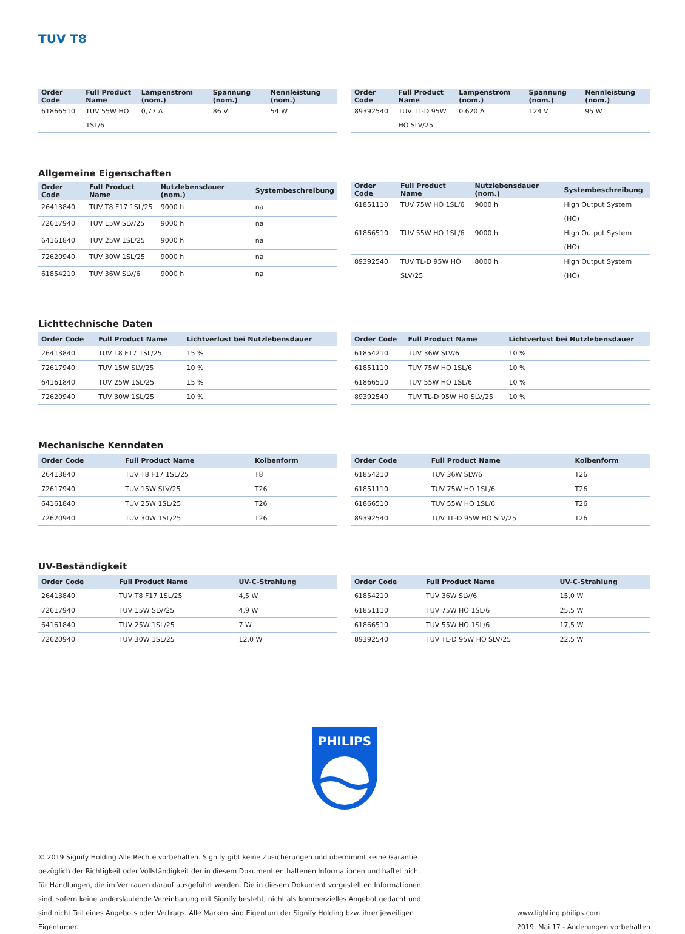TUV T8
| Order Code | Full Product Name | Lampenstrom (nom.) | Spannung (nom.) | Nennleistung (nom.) |
| --- | --- | --- | --- | --- |
| 61866510 | TUV 55W HO 1SL/6 | 0,77 A | 86 V | 54 W |
| Order Code | Full Product Name | Lampenstrom (nom.) | Spannung (nom.) | Nennleistung (nom.) |
| --- | --- | --- | --- | --- |
| 89392540 | TUV TL-D 95W HO SLV/25 | 0,620 A | 124 V | 95 W |
Allgemeine Eigenschaften
| Order Code | Full Product Name | Nutzlebensdauer (nom.) | Systembeschreibung |
| --- | --- | --- | --- |
| 26413840 | TUV T8 F17 1SL/25 | 9000 h | na |
| 72617940 | TUV 15W SLV/25 | 9000 h | na |
| 64161840 | TUV 25W 1SL/25 | 9000 h | na |
| 72620940 | TUV 30W 1SL/25 | 9000 h | na |
| 61854210 | TUV 36W SLV/6 | 9000 h | na |
| Order Code | Full Product Name | Nutzlebensdauer (nom.) | Systembeschreibung |
| --- | --- | --- | --- |
| 61851110 | TUV 75W HO 1SL/6 | 9000 h | High Output System (HO) |
| 61866510 | TUV 55W HO 1SL/6 | 9000 h | High Output System (HO) |
| 89392540 | TUV TL-D 95W HO SLV/25 | 8000 h | High Output System (HO) |
Lichttechnische Daten
| Order Code | Full Product Name | Lichtverlust bei Nutzlebensdauer |
| --- | --- | --- |
| 26413840 | TUV T8 F17 1SL/25 | 15 % |
| 72617940 | TUV 15W SLV/25 | 10 % |
| 64161840 | TUV 25W 1SL/25 | 15 % |
| 72620940 | TUV 30W 1SL/25 | 10 % |
| Order Code | Full Product Name | Lichtverlust bei Nutzlebensdauer |
| --- | --- | --- |
| 61854210 | TUV 36W SLV/6 | 10 % |
| 61851110 | TUV 75W HO 1SL/6 | 10 % |
| 61866510 | TUV 55W HO 1SL/6 | 10 % |
| 89392540 | TUV TL-D 95W HO SLV/25 | 10 % |
Mechanische Kenndaten
| Order Code | Full Product Name | Kolbenform |
| --- | --- | --- |
| 26413840 | TUV T8 F17 1SL/25 | T8 |
| 72617940 | TUV 15W SLV/25 | T26 |
| 64161840 | TUV 25W 1SL/25 | T26 |
| 72620940 | TUV 30W 1SL/25 | T26 |
| Order Code | Full Product Name | Kolbenform |
| --- | --- | --- |
| 61854210 | TUV 36W SLV/6 | T26 |
| 61851110 | TUV 75W HO 1SL/6 | T26 |
| 61866510 | TUV 55W HO 1SL/6 | T26 |
| 89392540 | TUV TL-D 95W HO SLV/25 | T26 |
UV-Beständigkeit
| Order Code | Full Product Name | UV-C-Strahlung |
| --- | --- | --- |
| 26413840 | TUV T8 F17 1SL/25 | 4,5 W |
| 72617940 | TUV 15W SLV/25 | 4,9 W |
| 64161840 | TUV 25W 1SL/25 | 7 W |
| 72620940 | TUV 30W 1SL/25 | 12,0 W |
| Order Code | Full Product Name | UV-C-Strahlung |
| --- | --- | --- |
| 61854210 | TUV 36W SLV/6 | 15,0 W |
| 61851110 | TUV 75W HO 1SL/6 | 25,5 W |
| 61866510 | TUV 55W HO 1SL/6 | 17,5 W |
| 89392540 | TUV TL-D 95W HO SLV/25 | 22,5 W |
PHILIPS
© 2019 Signify Holding Alle Rechte vorbehalten. Signify gibt keine Zusicherungen und übernimmt keine Garantie bezüglich der Richtigkeit oder Vollständigkeit der in diesem Dokument enthaltenen Informationen und haftet nicht für Handlungen, die im Vertrauen darauf ausgeführt werden. Die in diesem Dokument vorgestellten Informationen sind, sofern keine anderslautende Vereinbarung mit Signify besteht, nicht als kommerzielles Angebot gedacht und sind nicht Teil eines Angebots oder Vertrags. Alle Marken sind Eigentum der Signify Holding bzw. ihrer jeweiligen Eigentümer.
www.lighting.philips.com
2019, Mai 17 - Änderungen vorbehalten